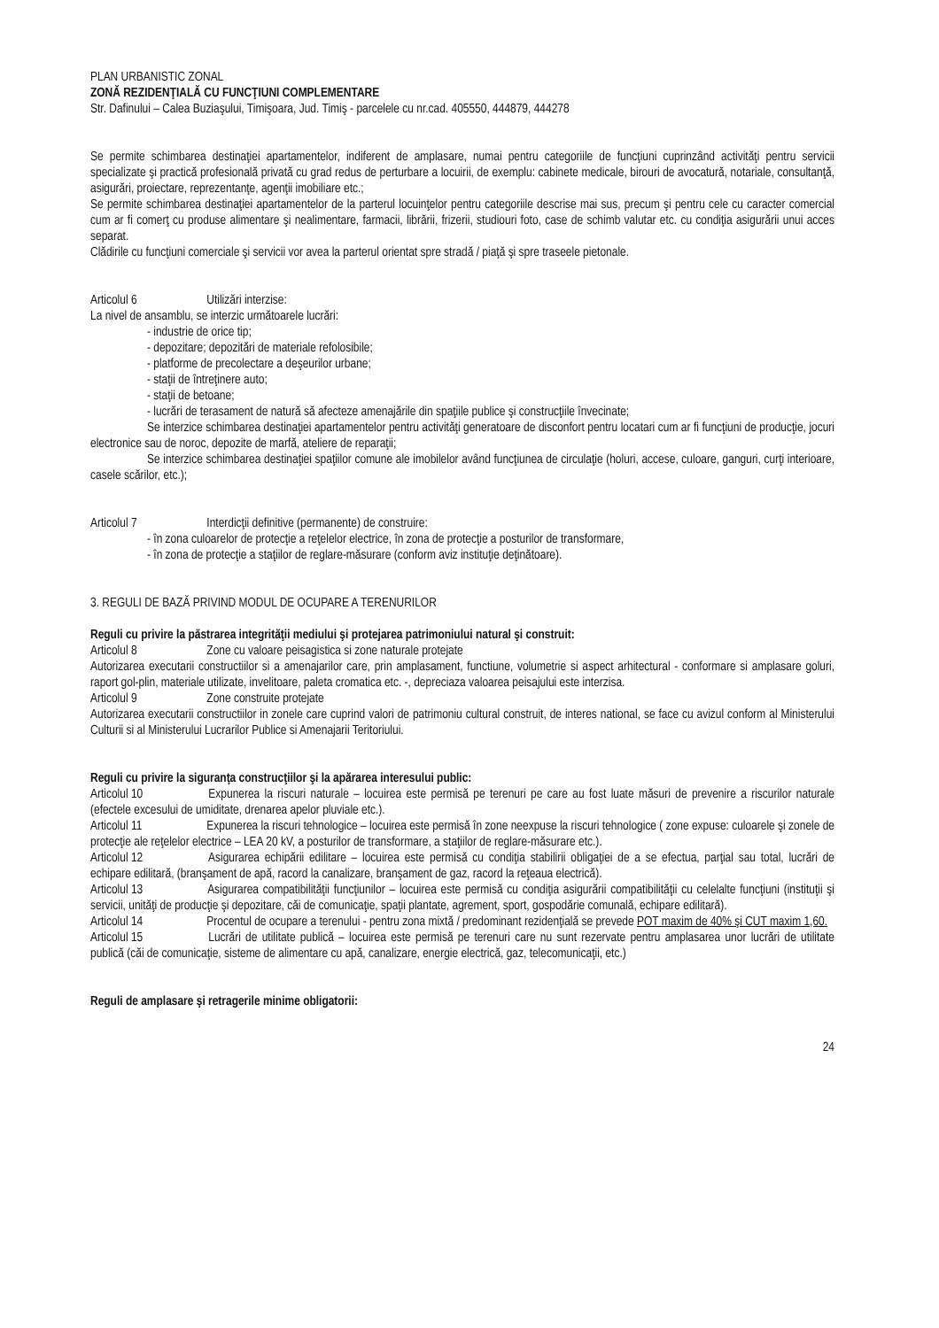PLAN URBANISTIC ZONAL
ZONĂ REZIDENŢIALĂ CU FUNCŢIUNI COMPLEMENTARE
Str. Dafinului – Calea Buziaşului, Timişoara, Jud. Timiş - parcelele cu nr.cad. 405550, 444879, 444278
Se permite schimbarea destinaţiei apartamentelor, indiferent de amplasare, numai pentru categoriile de funcţiuni cuprinzând activităţi pentru servicii specializate şi practică profesională privată cu grad redus de perturbare a locuirii, de exemplu: cabinete medicale, birouri de avocatură, notariale, consultanţă, asigurări, proiectare, reprezentanţe, agenţii imobiliare etc.;
Se permite schimbarea destinaţiei apartamentelor de la parterul locuinţelor pentru categoriile descrise mai sus, precum şi pentru cele cu caracter comercial cum ar fi comerţ cu produse alimentare şi nealimentare, farmacii, librării, frizerii, studiouri foto, case de schimb valutar etc. cu condiţia asigurării unui acces separat.
Clădirile cu funcţiuni comerciale şi servicii vor avea la parterul orientat spre stradă / piaţă şi spre traseele pietonale.
Articolul 6 Utilizări interzise:
La nivel de ansamblu, se interzic următoarele lucrări:
- industrie de orice tip;
- depozitare; depozitări de materiale refolosibile;
- platforme de precolectare a deşeurilor urbane;
- staţii de întreţinere auto;
- staţii de betoane;
- lucrări de terasament de natură să afecteze amenajările din spaţiile publice şi construcţiile învecinate;
Se interzice schimbarea destinaţiei apartamentelor pentru activităţi generatoare de disconfort pentru locatari cum ar fi funcţiuni de producţie, jocuri electronice sau de noroc, depozite de marfă, ateliere de reparaţii;
Se interzice schimbarea destinaţiei spaţiilor comune ale imobilelor având funcţiunea de circulaţie (holuri, accese, culoare, ganguri, curţi interioare, casele scărilor, etc.);
Articolul 7 Interdicţii definitive (permanente) de construire:
- în zona culoarelor de protecţie a reţelelor electrice, în zona de protecţie a posturilor de transformare,
- în zona de protecţie a staţiilor de reglare-măsurare (conform aviz instituţie deţinătoare).
3. REGULI DE BAZĂ PRIVIND MODUL DE OCUPARE A TERENURILOR
Reguli cu privire la păstrarea integrităţii mediului şi protejarea patrimoniului natural şi construit:
Articolul 8 Zone cu valoare peisagistica si zone naturale protejate
Autorizarea executarii constructiilor si a amenajarilor care, prin amplasament, functiune, volumetrie si aspect arhitectural - conformare si amplasare goluri, raport gol-plin, materiale utilizate, invelitoare, paleta cromatica etc. -, depreciaza valoarea peisajului este interzisa.
Articolul 9 Zone construite protejate
Autorizarea executarii constructiilor in zonele care cuprind valori de patrimoniu cultural construit, de interes national, se face cu avizul conform al Ministerului Culturii si al Ministerului Lucrarilor Publice si Amenajarii Teritoriului.
Reguli cu privire la siguranţa construcţiilor şi la apărarea interesului public:
Articolul 10 Expunerea la riscuri naturale – locuirea este permisă pe terenuri pe care au fost luate măsuri de prevenire a riscurilor naturale (efectele excesului de umiditate, drenarea apelor pluviale etc.).
Articolul 11 Expunerea la riscuri tehnologice – locuirea este permisă în zone neexpuse la riscuri tehnologice ( zone expuse: culoarele şi zonele de protecţie ale reţelelor electrice – LEA 20 kV, a posturilor de transformare, a staţiilor de reglare-măsurare etc.).
Articolul 12 Asigurarea echipării edilitare – locuirea este permisă cu condiţia stabilirii obligaţiei de a se efectua, parţial sau total, lucrări de echipare edilitară, (branşament de apă, racord la canalizare, branşament de gaz, racord la reţeaua electrică).
Articolul 13 Asigurarea compatibilităţii funcţiunilor – locuirea este permisă cu condiţia asigurării compatibilităţii cu celelalte funcţiuni (instituţii şi servicii, unităţi de producţie şi depozitare, căi de comunicaţie, spaţii plantate, agrement, sport, gospodărie comunală, echipare edilitară).
Articolul 14 Procentul de ocupare a terenului - pentru zona mixtă / predominant rezidenţială se prevede POT maxim de 40% şi CUT maxim 1,60.
Articolul 15 Lucrări de utilitate publică – locuirea este permisă pe terenuri care nu sunt rezervate pentru amplasarea unor lucrări de utilitate publică (căi de comunicaţie, sisteme de alimentare cu apă, canalizare, energie electrică, gaz, telecomunicaţii, etc.)
Reguli de amplasare şi retragerile minime obligatorii:
24